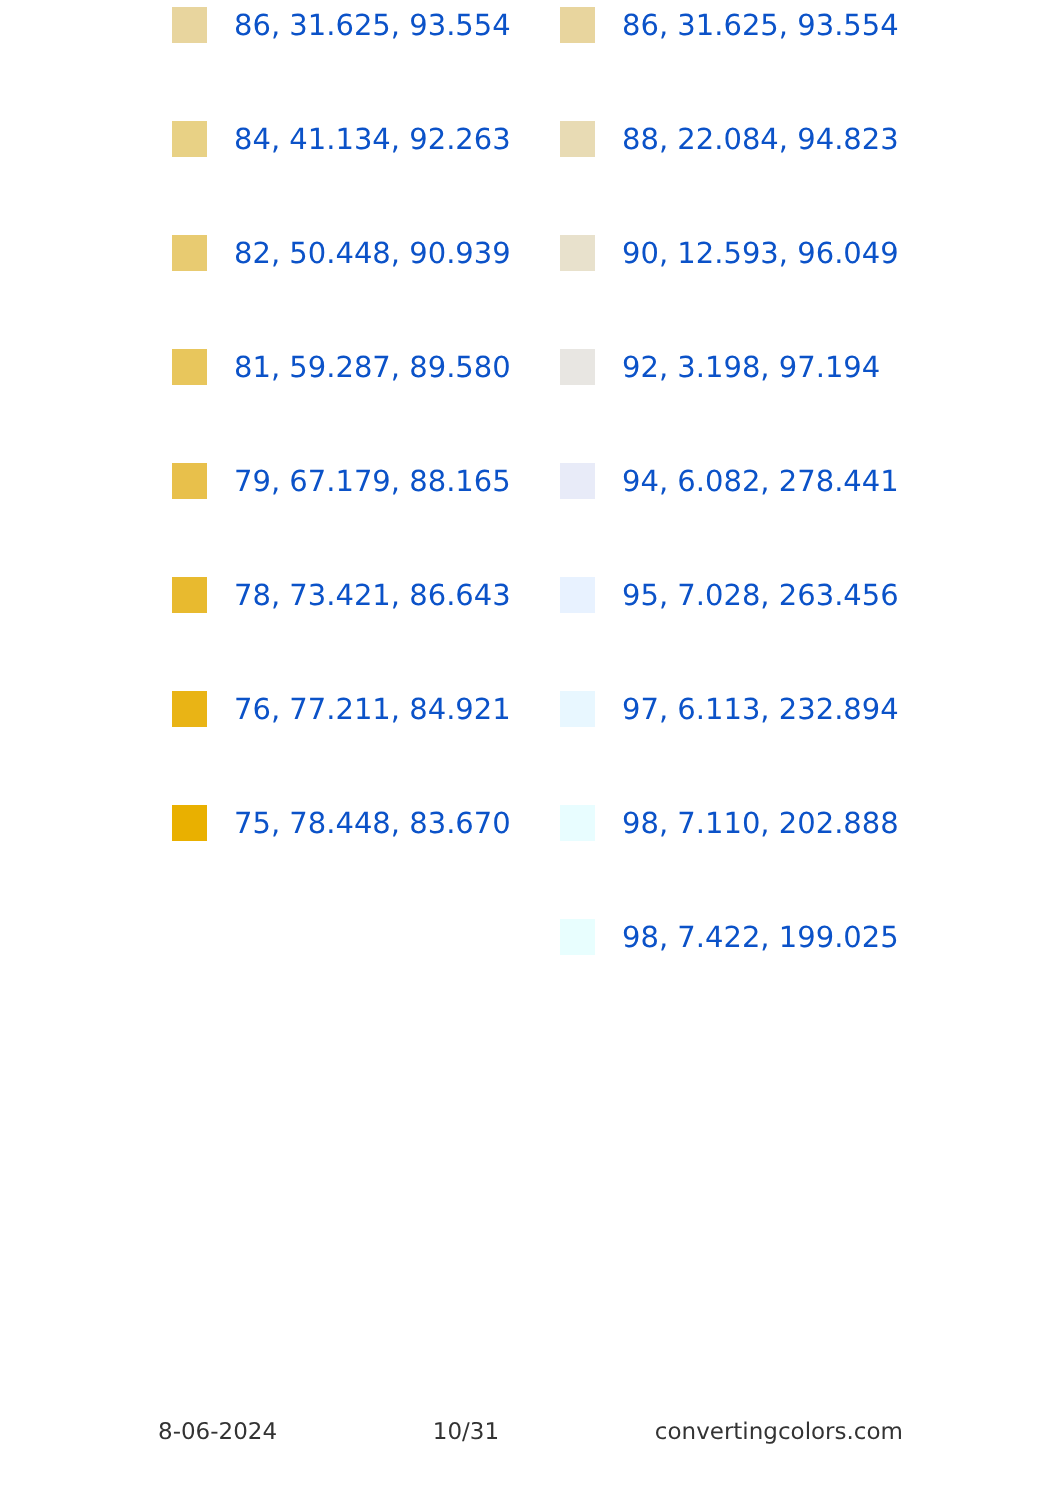86, 31.625, 93.554
84, 41.134, 92.263
82, 50.448, 90.939
81, 59.287, 89.580
79, 67.179, 88.165
78, 73.421, 86.643
76, 77.211, 84.921
75, 78.448, 83.670
86, 31.625, 93.554
88, 22.084, 94.823
90, 12.593, 96.049
92, 3.198, 97.194
94, 6.082, 278.441
95, 7.028, 263.456
97, 6.113, 232.894
98, 7.110, 202.888
98, 7.422, 199.025
8-06-2024 10/31 convertingcolors.com